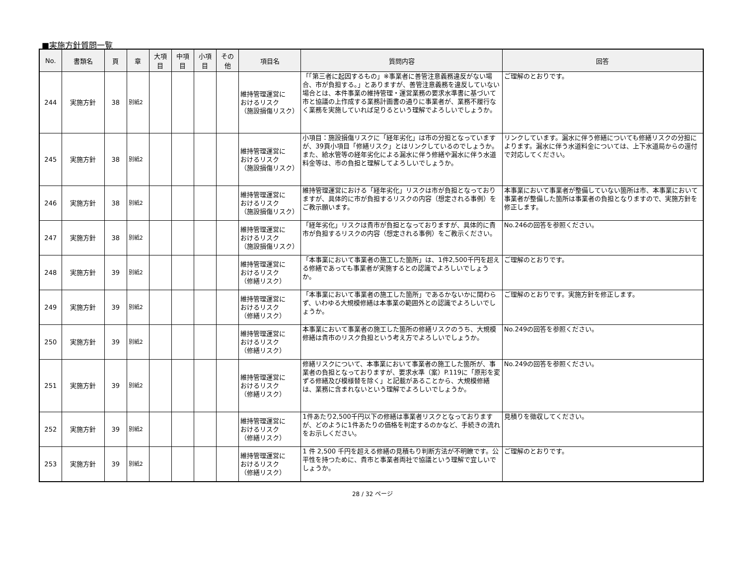■実施方針質問一覧
| No. | 書類名 | 頁 | 章 | 大項 目 | 中項 目 | 小項 目 | その 他 | 項目名 | 質問内容 | 回答 |
| --- | --- | --- | --- | --- | --- | --- | --- | --- | --- | --- |
| 244 | 実施方針 | 38 | 別紙2 | | | | | 維持管理運営に おけるリスク （施設損傷リスク） | 「「第三者に起因するもの」※事業者に善管注意義務違反がない場合、市が負担する。」とありますが、善管注意義務を違反していない場合とは、本件事業の維持管理・運営業務の要求水準書に基づいて市と協議の上作成する業務計画書の通りに事業者が、業務不履行なく業務を実施していれば足りるという理解でよろしいでしょうか。 | ご理解のとおりです。 |
| 245 | 実施方針 | 38 | 別紙2 | | | | | 維持管理運営に おけるリスク （施設損傷リスク） | 小項目：施設損傷リスクに「経年劣化」は市の分担となっていますが、39頁小項目「修繕リスク」とはリンクしているのでしょうか。また、給水管等の経年劣化による漏水に伴う修繕や漏水に伴う水道料金等は、市の負担と理解してよろしいでしょうか。 | リンクしています。漏水に伴う修繕についても修繕リスクの分担によります。漏水に伴う水道料金については、上下水道局からの還付で対応してください。 |
| 246 | 実施方針 | 38 | 別紙2 | | | | | 維持管理運営に おけるリスク （施設損傷リスク） | 維持管理運営における「経年劣化」リスクは市が負担となっておりますが、具体的に市が負担するリスクの内容（想定される事例）をご教示願います。 | 本事業において事業者が整備していない箇所は市、本事業において事業者が整備した箇所は事業者の負担となりますので、実施方針を修正します。 |
| 247 | 実施方針 | 38 | 別紙2 | | | | | 維持管理運営に おけるリスク （施設損傷リスク） | 「経年劣化」リスクは貴市が負担となっておりますが、具体的に貴市が負担するリスクの内容（想定される事例）をご教示ください。 | No.246の回答を参照ください。 |
| 248 | 実施方針 | 39 | 別紙2 | | | | | 維持管理運営に おけるリスク （修繕リスク） | 「本事業において事業者の施工した箇所」は、1件2,500千円を超える修繕であっても事業者が実施するとの認識でよろしいでしょうか。 | ご理解のとおりです。 |
| 249 | 実施方針 | 39 | 別紙2 | | | | | 維持管理運営に おけるリスク （修繕リスク） | 「本事業において事業者の施工した箇所」であるかないかに関わらず、いわゆる大規模修繕は本事業の範囲外との認識でよろしいでしょうか。 | ご理解のとおりです。実施方針を修正します。 |
| 250 | 実施方針 | 39 | 別紙2 | | | | | 維持管理運営に おけるリスク （修繕リスク） | 本事業において事業者の施工した箇所の修繕リスクのうち、大規模修繕は貴市のリスク負担という考え方でよろしいでしょうか。 | No.249の回答を参照ください。 |
| 251 | 実施方針 | 39 | 別紙2 | | | | | 維持管理運営に おけるリスク （修繕リスク） | 修繕リスクについて、本事業において事業者の施工した箇所が、事業者の負担となっておりますが、要求水準（案）P.119に「原形を変ずる修繕及び模様替を除く」と記載があることから、大規模修繕は、業務に含まれないという理解でよろしいでしょうか。 | No.249の回答を参照ください。 |
| 252 | 実施方針 | 39 | 別紙2 | | | | | 維持管理運営に おけるリスク （修繕リスク） | 1件あたり2,500千円以下の修繕は事業者リスクとなっておりますが、どのように1件あたりの価格を判定するのかなど、手続きの流れをお示しください。 | 見積りを徴収してください。 |
| 253 | 実施方針 | 39 | 別紙2 | | | | | 維持管理運営に おけるリスク （修繕リスク） | 1 件 2,500 千円を超える修繕の見積もり判断方法が不明瞭です。公平性を持つために、貴市と事業者両社で協議という理解で宜しいでしょうか。 | ご理解のとおりです。 |
28 / 32 ページ